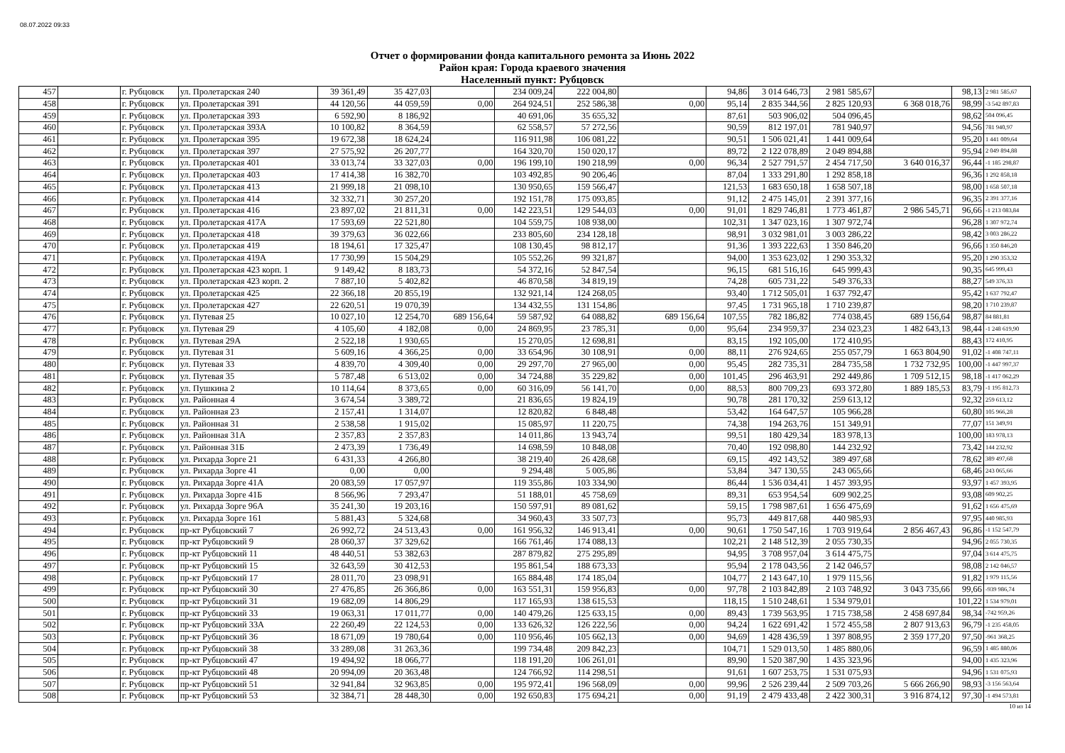08.07.2022 09:33
Отчет о формировании фонда капитального ремонта за Июнь 2022
Район края: Города краевого значения
Населенный пункт: Рубцовск
| 457 | | г. Рубцовск | ул. Пролетарская 240 | 39 361,49 | 35 427,03 | | 234 009,24 | 222 004,80 | | 94,86 | 3 014 646,73 | 2 981 585,67 | | 98,13 | 2 981 585,67 |
| 458 | | г. Рубцовск | ул. Пролетарская 391 | 44 120,56 | 44 059,59 | 0,00 | 264 924,51 | 252 586,38 | 0,00 | 95,14 | 2 835 344,56 | 2 825 120,93 | 6 368 018,76 | 98,99 | -3 542 897,83 |
| 459 | | г. Рубцовск | ул. Пролетарская 393 | 6 592,90 | 8 186,92 | | 40 691,06 | 35 655,32 | | 87,61 | 503 906,02 | 504 096,45 | | 98,62 | 504 096,45 |
| 460 | | г. Рубцовск | ул. Пролетарская 393А | 10 100,82 | 8 364,59 | | 62 558,57 | 57 272,56 | | 90,59 | 812 197,01 | 781 940,97 | | 94,56 | 781 940,97 |
| 461 | | г. Рубцовск | ул. Пролетарская 395 | 19 672,38 | 18 624,24 | | 116 911,98 | 106 081,22 | | 90,51 | 1 506 021,41 | 1 441 009,64 | | 95,20 | 1 441 009,64 |
| 462 | | г. Рубцовск | ул. Пролетарская 397 | 27 575,92 | 26 207,77 | | 164 320,70 | 150 020,17 | | 89,72 | 2 122 078,89 | 2 049 894,88 | | 95,94 | 2 049 894,88 |
| 463 | | г. Рубцовск | ул. Пролетарская 401 | 33 013,74 | 33 327,03 | 0,00 | 196 199,10 | 190 218,99 | 0,00 | 96,34 | 2 527 791,57 | 2 454 717,50 | 3 640 016,37 | 96,44 | -1 185 298,87 |
| 464 | | г. Рубцовск | ул. Пролетарская 403 | 17 414,38 | 16 382,70 | | 103 492,85 | 90 206,46 | | 87,04 | 1 333 291,80 | 1 292 858,18 | | 96,36 | 1 292 858,18 |
| 465 | | г. Рубцовск | ул. Пролетарская 413 | 21 999,18 | 21 098,10 | | 130 950,65 | 159 566,47 | | 121,53 | 1 683 650,18 | 1 658 507,18 | | 98,00 | 1 658 507,18 |
| 466 | | г. Рубцовск | ул. Пролетарская 414 | 32 332,71 | 30 257,20 | | 192 151,78 | 175 093,85 | | 91,12 | 2 475 145,01 | 2 391 377,16 | | 96,35 | 2 391 377,16 |
| 467 | | г. Рубцовск | ул. Пролетарская 416 | 23 897,02 | 21 811,31 | 0,00 | 142 223,51 | 129 544,03 | 0,00 | 91,01 | 1 829 746,81 | 1 773 461,87 | 2 986 545,71 | 96,66 | -1 213 083,84 |
| 468 | | г. Рубцовск | ул. Пролетарская 417А | 17 593,69 | 22 521,80 | | 104 559,75 | 108 938,00 | | 102,31 | 1 347 023,16 | 1 307 972,74 | | 96,28 | 1 307 972,74 |
| 469 | | г. Рубцовск | ул. Пролетарская 418 | 39 379,63 | 36 022,66 | | 233 805,60 | 234 128,18 | | 98,91 | 3 032 981,01 | 3 003 286,22 | | 98,42 | 3 003 286,22 |
| 470 | | г. Рубцовск | ул. Пролетарская 419 | 18 194,61 | 17 325,47 | | 108 130,45 | 98 812,17 | | 91,36 | 1 393 222,63 | 1 350 846,20 | | 96,66 | 1 350 846,20 |
| 471 | | г. Рубцовск | ул. Пролетарская 419А | 17 730,99 | 15 504,29 | | 105 552,26 | 99 321,87 | | 94,00 | 1 353 623,02 | 1 290 353,32 | | 95,20 | 1 290 353,32 |
| 472 | | г. Рубцовск | ул. Пролетарская 423 корп. 1 | 9 149,42 | 8 183,73 | | 54 372,16 | 52 847,54 | | 96,15 | 681 516,16 | 645 999,43 | | 90,35 | 645 999,43 |
| 473 | | г. Рубцовск | ул. Пролетарская 423 корп. 2 | 7 887,10 | 5 402,82 | | 46 870,58 | 34 819,19 | | 74,28 | 605 731,22 | 549 376,33 | | 88,27 | 549 376,33 |
| 474 | | г. Рубцовск | ул. Пролетарская 425 | 22 366,18 | 20 855,19 | | 132 921,14 | 124 268,05 | | 93,40 | 1 712 505,01 | 1 637 792,47 | | 95,42 | 1 637 792,47 |
| 475 | | г. Рубцовск | ул. Пролетарская 427 | 22 620,51 | 19 070,39 | | 134 432,55 | 131 154,86 | | 97,45 | 1 731 965,18 | 1 710 239,87 | | 98,20 | 1 710 239,87 |
| 476 | | г. Рубцовск | ул. Путевая 25 | 10 027,10 | 12 254,70 | 689 156,64 | 59 587,92 | 64 088,82 | 689 156,64 | 107,55 | 782 186,82 | 774 038,45 | 689 156,64 | 98,87 | 84 881,81 |
| 477 | | г. Рубцовск | ул. Путевая 29 | 4 105,60 | 4 182,08 | 0,00 | 24 869,95 | 23 785,31 | 0,00 | 95,64 | 234 959,37 | 234 023,23 | 1 482 643,13 | 98,44 | -1 248 619,90 |
| 478 | | г. Рубцовск | ул. Путевая 29А | 2 522,18 | 1 930,65 | | 15 270,05 | 12 698,81 | | 83,15 | 192 105,00 | 172 410,95 | | 88,43 | 172 410,95 |
| 479 | | г. Рубцовск | ул. Путевая 31 | 5 609,16 | 4 366,25 | 0,00 | 33 654,96 | 30 108,91 | 0,00 | 88,11 | 276 924,65 | 255 057,79 | 1 663 804,90 | 91,02 | -1 408 747,11 |
| 480 | | г. Рубцовск | ул. Путевая 33 | 4 839,70 | 4 309,40 | 0,00 | 29 297,70 | 27 965,00 | 0,00 | 95,45 | 282 735,31 | 284 735,58 | 1 732 732,95 | 100,00 | -1 447 997,37 |
| 481 | | г. Рубцовск | ул. Путевая 35 | 5 787,48 | 6 513,02 | 0,00 | 34 724,88 | 35 229,82 | 0,00 | 101,45 | 296 463,91 | 292 449,86 | 1 709 512,15 | 98,18 | -1 417 062,29 |
| 482 | | г. Рубцовск | ул. Пушкина 2 | 10 114,64 | 8 373,65 | 0,00 | 60 316,09 | 56 141,70 | 0,00 | 88,53 | 800 709,23 | 693 372,80 | 1 889 185,53 | 83,79 | -1 195 812,73 |
| 483 | | г. Рубцовск | ул. Районная 4 | 3 674,54 | 3 389,72 | | 21 836,65 | 19 824,19 | | 90,78 | 281 170,32 | 259 613,12 | | 92,32 | 259 613,12 |
| 484 | | г. Рубцовск | ул. Районная 23 | 2 157,41 | 1 314,07 | | 12 820,82 | 6 848,48 | | 53,42 | 164 647,57 | 105 966,28 | | 60,80 | 105 966,28 |
| 485 | | г. Рубцовск | ул. Районная 31 | 2 538,58 | 1 915,02 | | 15 085,97 | 11 220,75 | | 74,38 | 194 263,76 | 151 349,91 | | 77,07 | 151 349,91 |
| 486 | | г. Рубцовск | ул. Районная 31А | 2 357,83 | 2 357,83 | | 14 011,86 | 13 943,74 | | 99,51 | 180 429,34 | 183 978,13 | | 100,00 | 183 978,13 |
| 487 | | г. Рубцовск | ул. Районная 31Б | 2 473,39 | 1 736,49 | | 14 698,59 | 10 848,08 | | 70,40 | 192 098,80 | 144 232,92 | | 73,42 | 144 232,92 |
| 488 | | г. Рубцовск | ул. Рихарда Зорге 21 | 6 431,33 | 4 266,80 | | 38 219,40 | 26 428,68 | | 69,15 | 492 143,52 | 389 497,68 | | 78,62 | 389 497,68 |
| 489 | | г. Рубцовск | ул. Рихарда Зорге 41 | 0,00 | 0,00 | | 9 294,48 | 5 005,86 | | 53,84 | 347 130,55 | 243 065,66 | | 68,46 | 243 065,66 |
| 490 | | г. Рубцовск | ул. Рихарда Зорге 41А | 20 083,59 | 17 057,97 | | 119 355,86 | 103 334,90 | | 86,44 | 1 536 034,41 | 1 457 393,95 | | 93,97 | 1 457 393,95 |
| 491 | | г. Рубцовск | ул. Рихарда Зорге 41Б | 8 566,96 | 7 293,47 | | 51 188,01 | 45 758,69 | | 89,31 | 653 954,54 | 609 902,25 | | 93,08 | 609 902,25 |
| 492 | | г. Рубцовск | ул. Рихарда Зорге 96А | 35 241,30 | 19 203,16 | | 150 597,91 | 89 081,62 | | 59,15 | 1 798 987,61 | 1 656 475,69 | | 91,62 | 1 656 475,69 |
| 493 | | г. Рубцовск | ул. Рихарда Зорге 161 | 5 881,43 | 5 324,68 | | 34 960,43 | 33 507,73 | | 95,73 | 449 817,68 | 440 985,93 | | 97,95 | 440 985,93 |
| 494 | | г. Рубцовск | пр-кт Рубцовский 7 | 26 992,72 | 24 513,43 | 0,00 | 161 956,32 | 146 913,41 | 0,00 | 90,61 | 1 750 547,16 | 1 703 919,64 | 2 856 467,43 | 96,86 | -1 152 547,79 |
| 495 | | г. Рубцовск | пр-кт Рубцовский 9 | 28 060,37 | 37 329,62 | | 166 761,46 | 174 088,13 | | 102,21 | 2 148 512,39 | 2 055 730,35 | | 94,96 | 2 055 730,35 |
| 496 | | г. Рубцовск | пр-кт Рубцовский 11 | 48 440,51 | 53 382,63 | | 287 879,82 | 275 295,89 | | 94,95 | 3 708 957,04 | 3 614 475,75 | | 97,04 | 3 614 475,75 |
| 497 | | г. Рубцовск | пр-кт Рубцовский 15 | 32 643,59 | 30 412,53 | | 195 861,54 | 188 673,33 | | 95,94 | 2 178 043,56 | 2 142 046,57 | | 98,08 | 2 142 046,57 |
| 498 | | г. Рубцовск | пр-кт Рубцовский 17 | 28 011,70 | 23 098,91 | | 165 884,48 | 174 185,04 | | 104,77 | 2 143 647,10 | 1 979 115,56 | | 91,82 | 1 979 115,56 |
| 499 | | г. Рубцовск | пр-кт Рубцовский 30 | 27 476,85 | 26 366,86 | 0,00 | 163 551,31 | 159 956,83 | 0,00 | 97,78 | 2 103 842,89 | 2 103 748,92 | 3 043 735,66 | 99,66 | -939 986,74 |
| 500 | | г. Рубцовск | пр-кт Рубцовский 31 | 19 682,09 | 14 806,29 | | 117 165,93 | 138 615,53 | | 118,15 | 1 510 248,61 | 1 534 979,01 | | 101,22 | 1 534 979,01 |
| 501 | | г. Рубцовск | пр-кт Рубцовский 33 | 19 063,31 | 17 011,77 | 0,00 | 140 479,26 | 125 633,15 | 0,00 | 89,43 | 1 739 563,95 | 1 715 738,58 | 2 458 697,84 | 98,34 | -742 959,26 |
| 502 | | г. Рубцовск | пр-кт Рубцовский 33А | 22 260,49 | 22 124,53 | 0,00 | 133 626,32 | 126 222,56 | 0,00 | 94,24 | 1 622 691,42 | 1 572 455,58 | 2 807 913,63 | 96,79 | -1 235 458,05 |
| 503 | | г. Рубцовск | пр-кт Рубцовский 36 | 18 671,09 | 19 780,64 | 0,00 | 110 956,46 | 105 662,13 | 0,00 | 94,69 | 1 428 436,59 | 1 397 808,95 | 2 359 177,20 | 97,50 | -961 368,25 |
| 504 | | г. Рубцовск | пр-кт Рубцовский 38 | 33 289,08 | 31 263,36 | | 199 734,48 | 209 842,23 | | 104,71 | 1 529 013,50 | 1 485 880,06 | | 96,59 | 1 485 880,06 |
| 505 | | г. Рубцовск | пр-кт Рубцовский 47 | 19 494,92 | 18 066,77 | | 118 191,20 | 106 261,01 | | 89,90 | 1 520 387,90 | 1 435 323,96 | | 94,00 | 1 435 323,96 |
| 506 | | г. Рубцовск | пр-кт Рубцовский 48 | 20 994,09 | 20 363,48 | | 124 766,92 | 114 298,51 | | 91,61 | 1 607 253,75 | 1 531 075,93 | | 94,96 | 1 531 075,93 |
| 507 | | г. Рубцовск | пр-кт Рубцовский 51 | 32 941,84 | 32 963,85 | 0,00 | 195 972,41 | 196 568,09 | 0,00 | 99,96 | 2 526 239,44 | 2 509 703,26 | 5 666 266,90 | 98,93 | -3 156 563,64 |
| 508 | | г. Рубцовск | пр-кт Рубцовский 53 | 32 384,71 | 28 448,30 | 0,00 | 192 650,83 | 175 694,21 | 0,00 | 91,19 | 2 479 433,48 | 2 422 300,31 | 3 916 874,12 | 97,30 | -1 494 573,81 |
10 из 14